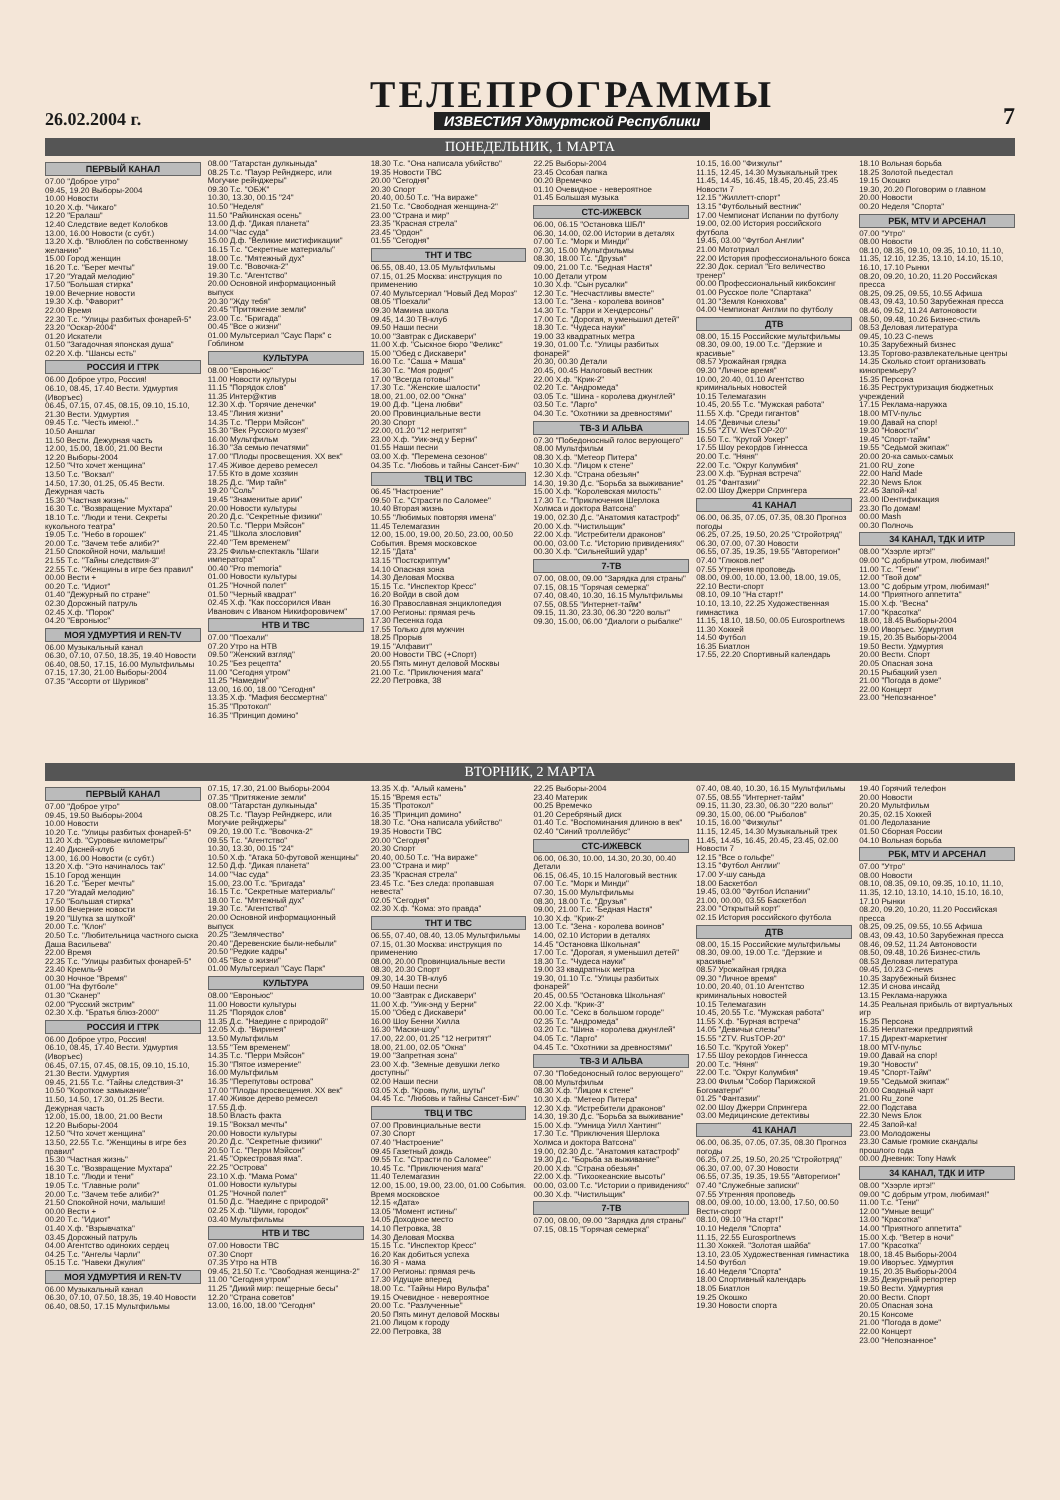26.02.2004 г.
ТЕЛЕПРОГРАММЫ
ИЗВЕСТИЯ Удмуртской Республики
7
ПОНЕДЕЛЬНИК, 1 МАРТА
ПЕРВЫЙ КАНАЛ
07.00 "Доброе утро"
09.45, 19.20 Выборы-2004
10.00 Новости
10.20 Х.ф. "Чикаго"
12.20 "Ералаш"
12.40 Следствие ведет Колобков
13.00, 16.00 Новости (с субт.)
13.20 Х.ф. "Влюблен по собственному желанию"
15.00 Город женщин
16.20 Т.с. "Берег мечты"
17.20 "Угадай мелодию"
17.50 "Большая стирка"
19.00 Вечерние новости
19.30 Х.ф. "Фаворит"
22.00 Время
22.30 Т.с. "Улицы разбитых фонарей-5"
23.20 "Оскар-2004"
01.20 Искатели
01.50 "Загадочная японская душа"
02.20 Х.ф. "Шансы есть"
РОССИЯ И ГТРК
06.00 Доброе утро, Россия!
06.10, 08.45, 17.40 Вести. Удмуртия (Иворъес)
06.45, 07.15, 07.45, 08.15, 09.10, 15.10, 21.30 Вести. Удмуртия
09.45 Т.с. "Честь имею!.."
10.50 Аншлаг
11.50 Вести. Дежурная часть
12.00, 15.00, 18.00, 21.00 Вести
12.20 Выборы-2004
12.50 "Что хочет женщина"
13.50 Т.с. "Вокзал"
14.50, 17.30, 01.25, 05.45 Вести. Дежурная часть
15.30 "Частная жизнь"
16.30 Т.с. "Возвращение Мухтара"
18.10 Т.с. "Люди и тени. Секреты кукольного театра"
19.05 Т.с. "Небо в горошек"
20.00 Т.с. "Зачем тебе алиби?"
21.50 Спокойной ночи, малыши!
21.55 Т.с. "Тайны следствия-3"
22.55 Т.с. "Женщины в игре без правил"
00.00 Вести +
00.20 Т.с. "Идиот"
01.40 "Дежурный по стране"
02.30 Дорожный патруль
02.45 Х.ф. "Порок"
04.20 "Евроньюс"
МОЯ УДМУРТИЯ И REN-TV
06.00 Музыкальный канал
06.30, 07.10, 07.50, 18.35, 19.40 Новости
06.40, 08.50, 17.15, 16.00 Мультфильмы
07.15, 17.30, 21.00 Выборы-2004
07.35 "Ассорти от Шуриков"
08.00 "Татарстан дулкыныда"
08.25 Т.с. "Пауэр Рейнджерс, или Могучие рейнджеры"
09.30 Т.с. "ОБЖ"
10.30, 13.30, 00.15 "24"
10.50 "Неделя"
11.50 "Райкинская осень"
13.00 Д.ф. "Дикая планета"
14.00 "Час суда"
15.00 Д.ф. "Великие мистификации"
16.15 Т.с. "Секретные материалы"
18.00 Т.с. "Мятежный дух"
19.00 Т.с. "Вовочка-2"
19.30 Т.с. "Агентство"
20.00 Основной информационный выпуск
20.30 "Жду тебя"
20.45 "Притяжение земли"
23.00 Т.с. "Бригада"
00.45 "Все о жизни"
01.00 Мультсериал "Саус Парк" с Гоблином
КУЛЬТУРА
08.00 "Евроньюс"
11.00 Новости культуры
11.15 "Порядок слов"
11.35 Интер@ктив
12.30 Х.ф. "Горячие денечки"
13.45 "Линия жизни"
14.35 Т.с. "Перри Мэйсон"
15.30 "Век Русского музея"
16.00 Мультфильм
16.30 "За семью печатями"
17.00 "Плоды просвещения. XX век"
17.45 Живое дерево ремесел
17.55 Кто в доме хозяин
18.25 Д.с. "Мир тайн"
19.20 "Соль"
19.45 "Знаменитые арии"
20.00 Новости культуры
20.20 Д.с. "Секретные физики"
20.50 Т.с. "Перри Мэйсон"
21.45 "Школа злословия"
22.40 "Тем временем"
23.25 Фильм-спектакль "Шаги императора"
00.40 "Pro memoria"
01.00 Новости культуры
01.25 "Ночной полет"
01.50 "Черный квадрат"
02.45 Х.ф. "Как поссорился Иван Иванович с Иваном Никифоровичем"
НТВ И ТВС
07.00 "Поехали"
07.20 Утро на НТВ
09.50 "Женский взгляд"
10.25 "Без рецепта"
11.00 "Сегодня утром"
11.25 "Намедни"
13.00, 16.00, 18.00 "Сегодня"
13.35 Х.ф. "Мафия бессмертна"
15.35 "Протокол"
16.35 "Принцип домино"
18.30 Т.с. "Она написала убийство"
19.35 Новости ТВС
20.00 "Сегодня"
20.30 Спорт
20.40, 00.50 Т.с. "На вираже"
21.50 Т.с. "Свободная женщина-2"
23.00 "Страна и мир"
23.35 "Красная стрела"
23.45 "Ордон"
01.55 "Сегодня"
ТНТ И ТВС
06.55, 08.40, 13.05 Мультфильмы
07.15, 01.25 Москва: инструкция по применению
07.40 Мультсериал "Новый Дед Мороз"
08.05 "Поехали"
09.30 Мамина школа
09.45, 14.30 ТВ-клуб
09.50 Наши песни
10.00 "Завтрак с Дискавери"
11.00 Х.ф. "Сыскное бюро "Феликс"
15.00 "Обед с Дискавери"
16.00 Т.с. "Саша + Маша"
16.30 Т.с. "Моя родня"
17.00 "Всегда готовы!"
17.30 Т.с. "Женские шалости"
18.00, 21.00, 02.00 "Окна"
19.00 Д.ф. "Цена любви"
20.00 Провинциальные вести
20.30 Спорт
22.00, 01.20 "12 негритят"
23.00 Х.ф. "Уик-энд у Берни"
01.55 Наши песни
03.00 Х.ф. "Перемена сезонов"
04.35 Т.с. "Любовь и тайны Сансет-Бич"
ТВЦ И ТВС
06.45 "Настроение"
09.50 Т.с. "Страсти по Саломее"
10.40 Вторая жизнь
10.55 "Любимых повторяя имена"
11.45 Телемагазин
12.00, 15.00, 19.00, 20.50, 23.00, 00.50 События. Время московское
12.15 "Дата"
13.15 "Постскриптум"
14.10 Опасная зона
14.30 Деловая Москва
15.15 Т.с. "Инспектор Кресс"
16.20 Войди в свой дом
16.30 Православная энциклопедия
17.00 Регионы: прямая речь
17.30 Песенка года
17.55 Только для мужчин
18.25 Прорыв
19.15 "Алфавит"
20.00 Новости ТВС (+Спорт)
20.55 Пять минут деловой Москвы
21.00 Т.с. "Приключения мага"
22.20 Петровка, 38
22.25 Выборы-2004
23.45 Особая папка
00.20 Времечко
01.10 Очевидное - невероятное
01.45 Большая музыка
СТС-ИЖЕВСК
06.00, 06.15 "Остановка ШБЛ"
06.30, 14.00, 02.00 Истории в деталях
07.00 Т.с. "Морк и Минди"
07.30, 15.00 Мультфильмы
08.30, 18.00 Т.с. "Друзья"
09.00, 21.00 Т.с. "Бедная Настя"
10.00 Детали утром
10.30 Х.ф. "Сын русалки"
12.30 Т.с. "Несчастливы вместе"
13.00 Т.с. "Зена - королева воинов"
14.30 Т.с. "Гарри и Хендерсоны"
17.00 Т.с. "Дорогая, я уменьшил детей"
18.30 Т.с. "Чудеса науки"
19.00 33 квадратных метра
19.30, 01.00 Т.с. "Улицы разбитых фонарей"
20.30, 00.30 Детали
20.45, 00.45 Налоговый вестник
22.00 Х.ф. "Крик-2"
02.20 Т.с. "Андромеда"
03.05 Т.с. "Шина - королева джунглей"
03.50 Т.с. "Ларго"
04.30 Т.с. "Охотники за древностями"
ТВ-3 И АЛЬВА
07.30 "Победоносный голос верующего"
08.00 Мультфильм
08.30 Х.ф. "Метеор Питера"
10.30 Х.ф. "Лицом к стене"
12.30 Х.ф. "Страна обезьян"
14.30, 19.30 Д.с. "Борьба за выживание"
15.00 Х.ф. "Королевская милость"
17.30 Т.с. "Приключения Шерлока Холмса и доктора Ватсона"
19.00, 02.30 Д.с. "Анатомия катастроф"
20.00 Х.ф. "Чистильщик"
22.00 Х.ф. "Истребители драконов"
00.00, 03.00 Т.с. "Историю привидениях"
00.30 Х.ф. "Сильнейший удар"
7-ТВ
07.00, 08.00, 09.00 "Зарядка для страны"
07.15, 08.15 "Горячая семерка"
07.40, 08.40, 10.30, 16.15 Мультфильмы
07.55, 08.55 "Интернет-тайм"
09.15, 11.30, 23.30, 06.30 "220 вольт"
09.30, 15.00, 06.00 "Диалоги о рыбалке"
10.15, 16.00 "Физкульт"
11.15, 12.45, 14.30 Музыкальный трек
11.45, 14.45, 16.45, 18.45, 20.45, 23.45 Новости 7
12.15 "Жиллетт-спорт"
13.15 "Футбольный вестник"
17.00 Чемпионат Испании по футболу
19.00, 02.00 История российского футбола
19.45, 03.00 "Футбол Англии"
21.00 Мототриал
22.00 История профессионального бокса
22.30 Док. сериал "Его величество тренер"
00.00 Профессиональный кикбоксинг
01.00 Русское поле "Спартака"
01.30 "Земля Конюхова"
04.00 Чемпионат Англии по футболу
ДТВ
08.00, 15.15 Российские мультфильмы
08.30, 09.00, 19.00 Т.с. "Дерзкие и красивые"
08.57 Урожайная грядка
09.30 "Личное время"
10.00, 20.40, 01.10 Агентство криминальных новостей
10.15 Телемагазин
10.45, 20.55 Т.с. "Мужская работа"
11.55 Х.ф. "Среди гигантов"
14.05 "Девичьи слезы"
15.55 "ZTV. WesTOP-20"
16.50 Т.с. "Крутой Уокер"
17.55 Шоу рекордов Гиннесса
20.00 Т.с. "Няня"
22.00 Т.с. "Округ Колумбия"
23.00 Х.ф. "Бурная встреча"
01.25 "Фантазии"
02.00 Шоу Джерри Спрингера
41 КАНАЛ
06.00, 06.35, 07.05, 07.35, 08.30 Прогноз погоды
06.25, 07.25, 19.50, 20.25 "Стройотряд"
06.30, 07.00, 07.30 Новости
06.55, 07.35, 19.35, 19.55 "Авторегион"
07.40 "Глюков.net"
07.55 Утренняя проповедь
08.00, 09.00, 10.00, 13.00, 18.00, 19.05, 22.10 Вести-спорт
08.10, 09.10 "На старт!"
10.10, 13.10, 22.25 Художественная гимнастика
11.15, 18.10, 18.50, 00.05 Eurosportnews
11.30 Хоккей
14.50 Футбол
16.35 Биатлон
17.55, 22.20 Спортивный календарь
18.10 Вольная борьба
18.25 Золотой пьедестал
19.15 Окошко
19.30, 20.20 Поговорим о главном
20.00 Новости
00.20 Неделя "Спорта"
РБК, MTV И АРСЕНАЛ
07.00 "Утро"
08.00 Новости
08.10, 08.35, 09.10, 09.35, 10.10, 11.10, 11.35, 12.10, 12.35, 13.10, 14.10, 15.10, 16.10, 17.10 Рынки
08.20, 09.20, 10.20, 11.20 Российская пресса
08.25, 09.25, 09.55, 10.55 Афиша
08.43, 09.43, 10.50 Зарубежная пресса
08.46, 09.52, 11.24 Автоновости
08.50, 09.48, 10.26 Бизнес-стиль
08.53 Деловая литература
09.45, 10.23 C-news
10.35 Зарубежный бизнес
13.35 Торгово-развлекательные центры
14.35 Сколько стоит организовать кинопремьеру?
15.35 Персона
16.35 Реструктуризация бюджетных учреждений
17.15 Реклама-наружка
18.00 MTV-пульс
19.00 Давай на спор!
19.30 "Новости"
19.45 "Спорт-тайм"
19.55 "Седьмой экипаж"
20.00 20-ка самых-самых
21.00 RU_zone
22.00 Hand Made
22.30 News Блок
22.45 Запой-ка!
23.00 IDентификация
23.30 По домам!
00.00 Mash
00.30 Полночь
34 КАНАЛ, ТДК И ИТР
08.00 "Хээрле иртэ!"
09.00 "С добрым утром, любимая!"
11.00 Т.с. "Тени"
12.00 "Твой дом"
13.00 "С добрым утром, любимая!"
14.00 "Приятного аппетита"
15.00 Х.ф. "Весна"
17.00 "Красотка"
18.00, 18.45 Выборы-2004
19.00 Иворъес. Удмуртия
19.15, 20.35 Выборы-2004
19.50 Вести. Удмуртия
20.00 Вести. Спорт
20.05 Опасная зона
20.15 Рыбацкий узел
21.00 "Погода в доме"
22.00 Концерт
23.00 "Непознанное"
ВТОРНИК, 2 МАРТА
ПЕРВЫЙ КАНАЛ
07.00 "Доброе утро"
09.45, 19.50 Выборы-2004
10.00 Новости
10.20 Т.с. "Улицы разбитых фонарей-5"
11.20 Х.ф. "Суровые километры"
12.40 Дисней-клуб
13.00, 16.00 Новости (с субт.)
13.20 Х.ф. "Это начиналось так"
15.10 Город женщин
16.20 Т.с. "Берег мечты"
17.20 "Угадай мелодию"
17.50 "Большая стирка"
19.00 Вечерние новости
19.20 "Шутка за шуткой"
20.00 Т.с. "Клон"
20.50 Т.с. "Любительница частного сыска Даша Васильева"
22.00 Время
22.35 Т.с. "Улицы разбитых фонарей-5"
23.40 Кремль-9
00.30 Ночное "Время"
01.00 "На футболе"
01.30 "Сканер"
02.00 "Русский экстрим"
02.30 Х.ф. "Братья блюз-2000"
РОССИЯ И ГТРК
06.00 Доброе утро, Россия!
06.10, 08.45, 17.40 Вести. Удмуртия (Иворъес)
06.45, 07.15, 07.45, 08.15, 09.10, 15.10, 21.30 Вести. Удмуртия
09.45, 21.55 Т.с. "Тайны следствия-3"
10.50 "Короткое замыкание"
11.50, 14.50, 17.30, 01.25 Вести. Дежурная часть
12.00, 15.00, 18.00, 21.00 Вести
12.20 Выборы-2004
12.50 "Что хочет женщина"
13.50, 22.55 Т.с. "Женщины в игре без правил"
15.30 "Частная жизнь"
16.30 Т.с. "Возвращение Мухтара"
18.10 Т.с. "Люди и тени"
19.05 Т.с. "Главные роли"
20.00 Т.с. "Зачем тебе алиби?"
21.50 Спокойной ночи, малыши!
00.00 Вести +
00.20 Т.с. "Идиот"
01.40 Х.ф. "Взрывчатка"
03.45 Дорожный патруль
04.00 Агентство одиноких сердец
04.25 Т.с. "Ангелы Чарли"
05.15 Т.с. "Навеки Джулия"
МОЯ УДМУРТИЯ И REN-TV
06.00 Музыкальный канал
06.30, 07.10, 07.50, 18.35, 19.40 Новости
06.40, 08.50, 17.15 Мультфильмы
07.15, 17.30, 21.00 Выборы-2004
07.35 "Притяжение земли"
08.00 "Татарстан дулкыныда"
08.25 Т.с. "Пауэр Рейнджерс, или Могучие рейнджеры"
09.20, 19.00 Т.с. "Вовочка-2"
09.55 Т.с. "Агентство"
10.30, 13.30, 00.15 "24"
10.50 Х.ф. "Атака 50-футовой женщины"
12.50 Д.ф. "Дикая планета"
14.00 "Час суда"
15.00, 23.00 Т.с. "Бригада"
16.15 Т.с. "Секретные материалы"
18.00 Т.с. "Мятежный дух"
19.30 Т.с. "Агентство"
20.00 Основной информационный выпуск
20.25 "Землячество"
20.40 "Деревенские были-небыли"
20.50 "Редкие кадры"
00.45 "Все о жизни"
01.00 Мультсериал "Саус Парк"
КУЛЬТУРА
08.00 "Евроньюс"
11.00 Новости культуры
11.25 "Порядок слов"
11.35 Д.с. "Наедине с природой"
12.05 Х.ф. "Виринея"
13.50 Мультфильм
13.55 "Тем временем"
14.35 Т.с. "Перри Мэйсон"
15.30 "Пятое измерение"
16.00 Мультфильм
16.35 "Перепутовы острова"
17.00 "Плоды просвещения. XX век"
17.40 Живое дерево ремесел
17.55 Д.ф.
18.50 Власть факта
19.15 "Вокзал мечты"
20.00 Новости культуры
20.20 Д.с. "Секретные физики"
20.50 Т.с. "Перри Мэйсон"
21.45 "Оркестровая яма".
22.25 "Острова"
23.10 Х.ф. "Мама Рома"
01.00 Новости культуры
01.25 "Ночной полет"
01.50 Д.с. "Наедине с природой"
02.25 Х.ф. "Шуми, городок"
03.40 Мультфильмы
НТВ И ТВС
07.00 Новости ТВС
07.30 Спорт
07.35 Утро на НТВ
09.45, 21.50 Т.с. "Свободная женщина-2"
11.00 "Сегодня утром"
11.25 "Дикий мир: пещерные бесы"
12.20 "Страна советов"
13.00, 16.00, 18.00 "Сегодня"
13.35 Х.ф. "Алый камень"
15.15 "Время есть"
15.35 "Протокол"
16.35 "Принцип домино"
18.30 Т.с. "Она написала убийство"
19.35 Новости ТВС
20.00 "Сегодня"
20.30 Спорт
20.40, 00.50 Т.с. "На вираже"
23.00 "Страна и мир"
23.35 "Красная стрела"
23.45 Т.с. "Без следа: пропавшая невеста"
02.05 "Сегодня"
02.30 Х.ф. "Кома: это правда"
ТНТ И ТВС
06.55, 07.40, 08.40, 13.05 Мультфильмы
07.15, 01.30 Москва: инструкция по применению
08.00, 20.00 Провинциальные вести
08.30, 20.30 Спорт
09.30, 14.30 ТВ-клуб
09.50 Наши песни
10.00 "Завтрак с Дискавери"
11.00 Х.ф. "Уик-энд у Берни"
15.00 "Обед с Дискавери"
16.00 Шоу Бенни Хилла
16.30 "Маски-шоу"
17.00, 22.00, 01.25 "12 негритят"
18.00, 21.00, 02.05 "Окна"
19.00 "Запретная зона"
23.00 Х.ф. "Земные девушки легко доступны"
02.00 Наши песни
03.05 Х.ф. "Кровь, пули, шуты"
04.45 Т.с. "Любовь и тайны Сансет-Бич"
ТВЦ И ТВС
07.00 Провинциальные вести
07.30 Спорт
07.40 "Настроение"
09.45 Газетный дождь
09.55 Т.с. "Страсти по Саломее"
10.45 Т.с. "Приключения мага"
11.40 Телемагазин
12.00, 15.00, 19.00, 23.00, 01.00 События. Время московское
12.15 «Дата»
13.05 "Момент истины"
14.05 Доходное место
14.10 Петровка, 38
14.30 Деловая Москва
15.15 Т.с. "Инспектор Кресс"
16.20 Как добиться успеха
16.30 Я - мама
17.00 Регионы: прямая речь
17.30 Идущие вперед
18.00 Т.с. "Тайны Ниро Вульфа"
19.15 Очевидное - невероятное
20.00 Т.с. "Разлученные"
20.50 Пять минут деловой Москвы
21.00 Лицом к городу
22.00 Петровка, 38
22.25 Выборы-2004
23.40 Материк
00.25 Времечко
01.20 Серебряный диск
01.40 Т.с. "Воспоминания длиною в век"
02.40 "Синий троллейбус"
СТС-ИЖЕВСК
06.00, 06.30, 10.00, 14.30, 20.30, 00.40 Детали
06.15, 06.45, 10.15 Налоговый вестник
07.00 Т.с. "Морк и Минди"
07.30, 15.00 Мультфильмы
08.30, 18.00 Т.с. "Друзья"
09.00, 21.00 Т.с. "Бедная Настя"
10.30 Х.ф. "Крик-2"
13.00 Т.с. "Зена - королева воинов"
14.00, 02.10 Истории в деталях
14.45 "Остановка Школьная"
17.00 Т.с. "Дорогая, я уменьшил детей"
18.30 Т.с. "Чудеса науки"
19.00 33 квадратных метра
19.30, 01.10 Т.с. "Улицы разбитых фонарей"
20.45, 00.55 "Остановка Школьная"
22.00 Х.ф. "Крик-3"
00.00 Т.с. "Секс в большом городе"
02.35 Т.с. "Андромеда"
03.20 Т.с. "Шина - королева джунглей"
04.05 Т.с. "Ларго"
04.45 Т.с. "Охотники за древностями"
ТВ-3 И АЛЬВА
07.30 "Победоносный голос верующего"
08.00 Мультфильм
08.30 Х.ф. "Лицом к стене"
10.30 Х.ф. "Метеор Питера"
12.30 Х.ф. "Истребители драконов"
14.30, 19.30 Д.с. "Борьба за выживание"
15.00 Х.ф. "Умница Уилл Хантинг"
17.30 Т.с. "Приключения Шерлока Холмса и доктора Ватсона"
19.00, 02.30 Д.с. "Анатомия катастроф"
19.30 Д.с. "Борьба за выживание"
20.00 Х.ф. "Страна обезьян"
22.00 Х.ф. "Тихоокеанские высоты"
00.00, 03.00 Т.с. "Истории о привидениях"
00.30 Х.ф. "Чистильщик"
7-ТВ
07.00, 08.00, 09.00 "Зарядка для страны"
07.15, 08.15 "Горячая семерка"
07.40, 08.40, 10.30, 16.15 Мультфильмы
07.55, 08.55 "Интернет-тайм"
09.15, 11.30, 23.30, 06.30 "220 вольт"
09.30, 15.00, 06.00 "Рыболов"
10.15, 16.00 "Физкульт"
11.15, 12.45, 14.30 Музыкальный трек
11.45, 14.45, 16.45, 20.45, 23.45, 02.00 Новости 7
12.15 "Все о гольфе"
13.15 "Футбол Англии"
17.00 У-шу саньда
18.00 Баскетбол
19.45, 03.00 "Футбол Испании"
21.00, 00.00, 03.55 Баскетбол
23.00 "Открытый корт"
02.15 История российского футбола
ДТВ
08.00, 15.15 Российские мультфильмы
08.30, 09.00, 19.00 Т.с. "Дерзкие и красивые"
08.57 Урожайная грядка
09.30 "Личное время"
10.00, 20.40, 01.10 Агентство криминальных новостей
10.15 Телемагазин
10.45, 20.55 Т.с. "Мужская работа"
11.55 Х.ф. "Бурная встреча"
14.05 "Девичьи слезы"
15.55 "ZTV. RusTOP-20"
16.50 Т.с. "Крутой Уокер"
17.55 Шоу рекордов Гиннесса
20.00 Т.с. "Няня"
22.00 Т.с. "Округ Колумбия"
23.00 Фильм "Собор Парижской Богоматери"
01.25 "Фантазии"
02.00 Шоу Джерри Спрингера
03.00 Медицинские детективы
41 КАНАЛ
06.00, 06.35, 07.05, 07.35, 08.30 Прогноз погоды
06.25, 07.25, 19.50, 20.25 "Стройотряд"
06.30, 07.00, 07.30 Новости
06.55, 07.35, 19.35, 19.55 "Авторегион"
07.40 "Служебные записки"
07.55 Утренняя проповедь
08.00, 09.00, 10.00, 13.00, 17.50, 00.50 Вести-спорт
08.10, 09.10 "На старт!"
10.10 Неделя "Спорта"
11.15, 22.55 Eurosportnews
11.30 Хоккей. "Золотая шайба"
13.10, 23.05 Художественная гимнастика
14.50 Футбол
16.40 Неделя "Спорта"
18.00 Спортивный календарь
18.05 Биатлон
19.25 Окошко
19.30 Новости спорта
19.40 Горячий телефон
20.00 Новости
20.20 Мультфильм
20.35, 02.15 Хоккей
01.00 Ледолазание
01.50 Сборная России
04.10 Вольная борьба
РБК, MTV И АРСЕНАЛ
07.00 "Утро"
08.00 Новости
08.10, 08.35, 09.10, 09.35, 10.10, 11.10, 11.35, 12.10, 13.10, 14.10, 15.10, 16.10, 17.10 Рынки
08.20, 09.20, 10.20, 11.20 Российская пресса
08.25, 09.25, 09.55, 10.55 Афиша
08.43, 09.43, 10.50 Зарубежная пресса
08.46, 09.52, 11.24 Автоновости
08.50, 09.48, 10.26 Бизнес-стиль
08.53 Деловая литература
09.45, 10.23 C-news
10.35 Зарубежный бизнес
12.35 И снова инсайд
13.15 Реклама-наружка
14.35 Реальная прибыль от виртуальных игр
15.35 Персона
16.35 Неплатежи предприятий
17.15 Директ-маркетинг
18.00 MTV-пульс
19.00 Давай на спор!
19.30 "Новости"
19.45 "Спорт-Тайм"
19.55 "Седьмой экипаж"
20.00 Сводный чарт
21.00 Ru_zone
22.00 Подставa
22.30 News Блок
22.45 Запой-ка!
23.00 Молодожены
23.30 Самые громкие скандалы прошлого года
00.00 Дневник: Tony Hawk
34 КАНАЛ, ТДК И ИТР
08.00 "Хээрле иртэ!"
09.00 "С добрым утром, любимая!"
11.00 Т.с. "Тени"
12.00 "Умные вещи"
13.00 "Красотка"
14.00 "Приятного аппетита"
15.00 Х.ф. "Ветер в ночи"
17.00 "Красотка"
18.00, 18.45 Выборы-2004
19.00 Иворъес. Удмуртия
19.15, 20.35 Выборы-2004
19.35 Дежурный репортер
19.50 Вести. Удмуртия
20.00 Вести. Спорт
20.05 Опасная зона
20.15 Консоме
21.00 "Погода в доме"
22.00 Концерт
23.00 "Непознанное"